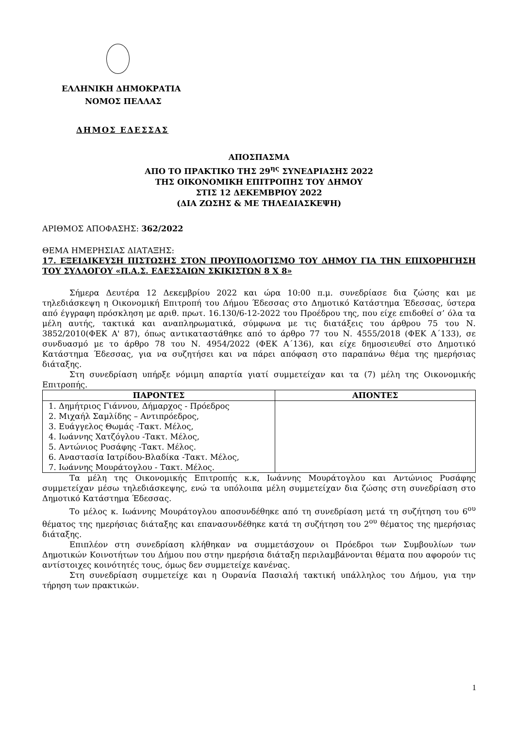ΕΛΛΗΝΙΚΗ ΔΗΜΟΚΡΑΤΙΑ
ΝΟΜΟΣ ΠΕΛΛΑΣ
ΔΗΜΟΣ ΕΔΕΣΣΑΣ
ΑΠΟΣΠΑΣΜΑ
ΑΠΟ ΤΟ ΠΡΑΚΤΙΚΟ ΤΗΣ 29<sup>ης</sup> ΣΥΝΕΔΡΙΑΣΗΣ 2022
ΤΗΣ ΟΙΚΟΝΟΜΙΚΗ ΕΠΙΤΡΟΠΗΣ ΤΟΥ ΔΗΜΟΥ
ΣΤΙΣ 12 ΔΕΚΕΜΒΡΙΟΥ 2022
(ΔΙΑ ΖΩΣΗΣ & ΜΕ ΤΗΛΕΔΙΑΣΚΕΨΗ)
ΑΡΙΘΜΟΣ ΑΠΟΦΑΣΗΣ: 362/2022
ΘΕΜΑ ΗΜΕΡΗΣΙΑΣ ΔΙΑΤΑΞΗΣ:
17. ΕΞΕΙΔΙΚΕΥΣΗ ΠΙΣΤΩΣΗΣ ΣΤΟΝ ΠΡΟΥΠΟΛΟΓΙΣΜΟ ΤΟΥ ΔΗΜΟΥ ΓΙΑ ΤΗΝ ΕΠΙΧΟΡΗΓΗΣΗ ΤΟΥ ΣΥΛΛΟΓΟΥ «Π.Α.Σ. ΕΔΕΣΣΑΙΩΝ ΣΚΙΚΙΣΤΩΝ 8 Χ 8»
Σήμερα Δευτέρα 12 Δεκεμβρίου 2022 και ώρα 10:00 π.μ. συνεδρίασε δια ζώσης και με τηλεδιάσκεψη η Οικονομική Επιτροπή του Δήμου Έδεσσας στο Δημοτικό Κατάστημα Έδεσσας, ύστερα από έγγραφη πρόσκληση με αριθ. πρωτ. 16.130/6-12-2022 του Προέδρου της, που είχε επιδοθεί σ’ όλα τα μέλη αυτής, τακτικά και αναπληρωματικά, σύμφωνα με τις διατάξεις του άρθρου 75 του Ν. 3852/2010(ΦΕΚ Α' 87), όπως αντικαταστάθηκε από το άρθρο 77 του Ν. 4555/2018 (ΦΕΚ Α΄133), σε συνδυασμό με το άρθρο 78 του Ν. 4954/2022 (ΦΕΚ Α΄136), και είχε δημοσιευθεί στο Δημοτικό Κατάστημα Έδεσσας, για να συζητήσει και να πάρει απόφαση στο παραπάνω θέμα της ημερήσιας διάταξης.
Στη συνεδρίαση υπήρξε νόμιμη απαρτία γιατί συμμετείχαν και τα (7) μέλη της Οικονομικής Επιτροπής.
| ΠΑΡΟΝΤΕΣ | ΑΠΟΝΤΕΣ |
| --- | --- |
| 1. Δημήτριος Γιάννου, Δήμαρχος - Πρόεδρος 2. Μιχαήλ Σαμλίδης – Αντιπρόεδρος, 3. Ευάγγελος Θωμάς -Τακτ. Μέλος, 4. Ιωάννης Χατζόγλου -Τακτ. Μέλος, 5. Αντώνιος Ρυσάφης -Τακτ. Μέλος. 6. Αναστασία Ιατρίδου-Βλαδίκα -Τακτ. Μέλος, 7. Ιωάννης Μουράτογλου - Τακτ. Μέλος. | |
Τα μέλη της Οικονομικής Επιτροπής κ.κ, Ιωάννης Μουράτογλου και Αντώνιος Ρυσάφης συμμετείχαν μέσω τηλεδιάσκεψης, ενώ τα υπόλοιπα μέλη συμμετείχαν δια ζώσης στη συνεδρίαση στο Δημοτικό Κατάστημα Έδεσσας.
Το μέλος κ. Ιωάννης Μουράτογλου αποσυνδέθηκε από τη συνεδρίαση μετά τη συζήτηση του 6<sup>ου</sup> θέματος της ημερήσιας διάταξης και επανασυνδέθηκε κατά τη συζήτηση του 2<sup>ου</sup> θέματος της ημερήσιας διάταξης.
Επιπλέον στη συνεδρίαση κλήθηκαν να συμμετάσχουν οι Πρόεδροι των Συμβουλίων των Δημοτικών Κοινοτήτων του Δήμου που στην ημερήσια διάταξη περιλαμβάνονται θέματα που αφορούν τις αντίστοιχες κοινότητές τους, όμως δεν συμμετείχε κανένας.
Στη συνεδρίαση συμμετείχε και η Ουρανία Πασιαλή τακτική υπάλληλος του Δήμου, για την τήρηση των πρακτικών.
1